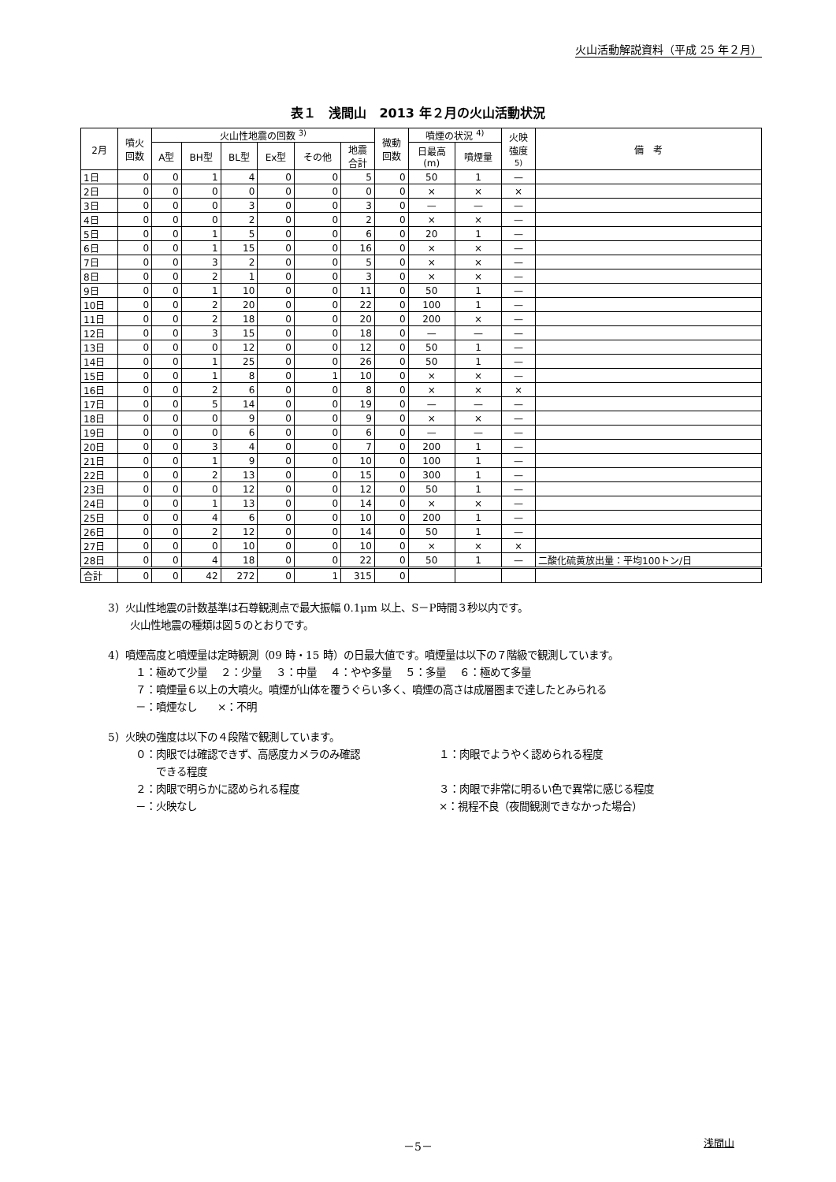火山活動解説資料（平成 25 年２月）
表１　浅間山　2013 年２月の火山活動状況
| 2月 | 噴火 回数 | 火山性地震の回数 <sup>3)</sup> | | | | | | 微動 回数 | 噴煙の状況 <sup>4)</sup> | | 火映 強度 5) | 備 考 |
| --- | --- | --- | --- | --- | --- | --- | --- | --- | --- | --- | --- | --- |
| | | A型 | BH型 | BL型 | Ex型 | その他 | 地震 合計 | | 日最高 (m) | 噴煙量 | | |
| 1日 | 0 | 0 | 1 | 4 | 0 | 0 | 5 | 0 | 50 | 1 | — | |
| 2日 | 0 | 0 | 0 | 0 | 0 | 0 | 0 | 0 | × | × | × | |
| 3日 | 0 | 0 | 0 | 3 | 0 | 0 | 3 | 0 | — | — | — | |
| 4日 | 0 | 0 | 0 | 2 | 0 | 0 | 2 | 0 | × | × | — | |
| 5日 | 0 | 0 | 1 | 5 | 0 | 0 | 6 | 0 | 20 | 1 | — | |
| 6日 | 0 | 0 | 1 | 15 | 0 | 0 | 16 | 0 | × | × | — | |
| 7日 | 0 | 0 | 3 | 2 | 0 | 0 | 5 | 0 | × | × | — | |
| 8日 | 0 | 0 | 2 | 1 | 0 | 0 | 3 | 0 | × | × | — | |
| 9日 | 0 | 0 | 1 | 10 | 0 | 0 | 11 | 0 | 50 | 1 | — | |
| 10日 | 0 | 0 | 2 | 20 | 0 | 0 | 22 | 0 | 100 | 1 | — | |
| 11日 | 0 | 0 | 2 | 18 | 0 | 0 | 20 | 0 | 200 | × | — | |
| 12日 | 0 | 0 | 3 | 15 | 0 | 0 | 18 | 0 | — | — | — | |
| 13日 | 0 | 0 | 0 | 12 | 0 | 0 | 12 | 0 | 50 | 1 | — | |
| 14日 | 0 | 0 | 1 | 25 | 0 | 0 | 26 | 0 | 50 | 1 | — | |
| 15日 | 0 | 0 | 1 | 8 | 0 | 1 | 10 | 0 | × | × | — | |
| 16日 | 0 | 0 | 2 | 6 | 0 | 0 | 8 | 0 | × | × | × | |
| 17日 | 0 | 0 | 5 | 14 | 0 | 0 | 19 | 0 | — | — | — | |
| 18日 | 0 | 0 | 0 | 9 | 0 | 0 | 9 | 0 | × | × | — | |
| 19日 | 0 | 0 | 0 | 6 | 0 | 0 | 6 | 0 | — | — | — | |
| 20日 | 0 | 0 | 3 | 4 | 0 | 0 | 7 | 0 | 200 | 1 | — | |
| 21日 | 0 | 0 | 1 | 9 | 0 | 0 | 10 | 0 | 100 | 1 | — | |
| 22日 | 0 | 0 | 2 | 13 | 0 | 0 | 15 | 0 | 300 | 1 | — | |
| 23日 | 0 | 0 | 0 | 12 | 0 | 0 | 12 | 0 | 50 | 1 | — | |
| 24日 | 0 | 0 | 1 | 13 | 0 | 0 | 14 | 0 | × | × | — | |
| 25日 | 0 | 0 | 4 | 6 | 0 | 0 | 10 | 0 | 200 | 1 | — | |
| 26日 | 0 | 0 | 2 | 12 | 0 | 0 | 14 | 0 | 50 | 1 | — | |
| 27日 | 0 | 0 | 0 | 10 | 0 | 0 | 10 | 0 | × | × | × | |
| 28日 | 0 | 0 | 4 | 18 | 0 | 0 | 22 | 0 | 50 | 1 | — | 二酸化硫黄放出量：平均100トン/日 |
| 合計 | 0 | 0 | 42 | 272 | 0 | 1 | 315 | 0 | | | | |
3）火山性地震の計数基準は石尊観測点で最大振幅 0.1μm 以上、S－P時間３秒以内です。
火山性地震の種類は図５のとおりです。
4）噴煙高度と噴煙量は定時観測（09 時・15 時）の日最大値です。噴煙量は以下の７階級で観測しています。
１：極めて少量　 ２：少量　 ３：中量　 ４：やや多量　 ５：多量　 ６：極めて多量
７：噴煙量６以上の大噴火。噴煙が山体を覆うぐらい多く、噴煙の高さは成層圏まで達したとみられる
－：噴煙なし　　×：不明
5）火映の強度は以下の４段階で観測しています。
０：肉眼では確認できず、高感度カメラのみ確認
　　できる程度 １：肉眼でようやく認められる程度
２：肉眼で明らかに認められる程度 ３：肉眼で非常に明るい色で異常に感じる程度
－：火映なし ×：視程不良（夜間観測できなかった場合）
－5－ 浅間山